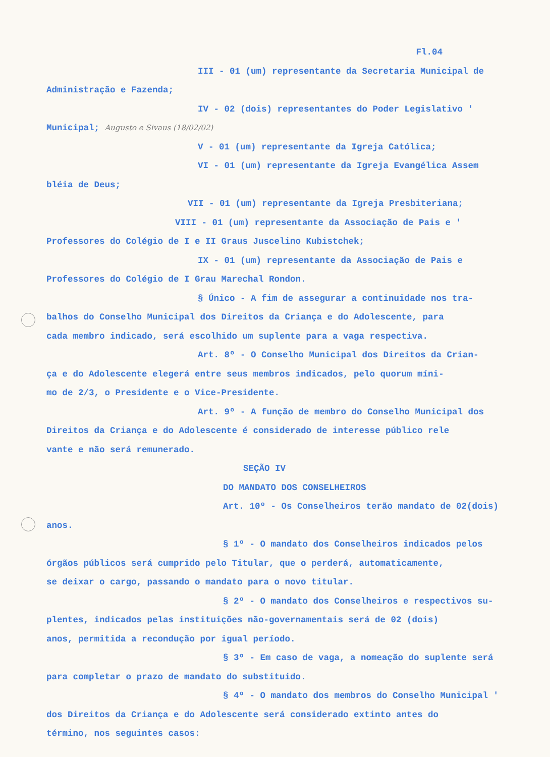Fl.04
III - 01 (um) representante da Secretaria Municipal de
Administração e Fazenda;
IV - 02 (dois) representantes do Poder Legislativo '
Municipal; Augusto e Sivaus (18/02/02)
V - 01 (um) representante da Igreja Católica;
VI - 01 (um) representante da Igreja Evangélica Assem
bléia de Deus;
VII - 01 (um) representante da Igreja Presbiteriana;
VIII - 01 (um) representante da Associação de Pais e '
Professores do Colégio de I e II Graus Juscelino Kubistchek;
IX - 01 (um) representante da Associação de Pais e
Professores do Colégio de I Grau Marechal Rondon.
§ Único - A fim de assegurar a continuidade nos tra-
balhos do Conselho Municipal dos Direitos da Criança e do Adolescente, para
cada membro indicado, será escolhido um suplente para a vaga respectiva.
Art. 8º - O Conselho Municipal dos Direitos da Crian-
ça e do Adolescente elegerá entre seus membros indicados, pelo quorum míni-
mo de 2/3, o Presidente e o Vice-Presidente.
Art. 9º - A função de membro do Conselho Municipal dos
Direitos da Criança e do Adolescente é considerado de interesse público rele
vante e não será remunerado.
SEÇÃO IV
DO MANDATO DOS CONSELHEIROS
Art. 10º - Os Conselheiros terão mandato de 02(dois)
anos.
§ 1º - O mandato dos Conselheiros indicados pelos
órgãos públicos será cumprido pelo Titular, que o perderá, automaticamente,
se deixar o cargo, passando o mandato para o novo titular.
§ 2º - O mandato dos Conselheiros e respectivos su-
plentes, indicados pelas instituições não-governamentais será de 02 (dois)
anos, permitida a recondução por igual período.
§ 3º - Em caso de vaga, a nomeação do suplente será
para completar o prazo de mandato do substituido.
§ 4º - O mandato dos membros do Conselho Municipal '
dos Direitos da Criança e do Adolescente será considerado extinto antes do
término, nos seguintes casos: